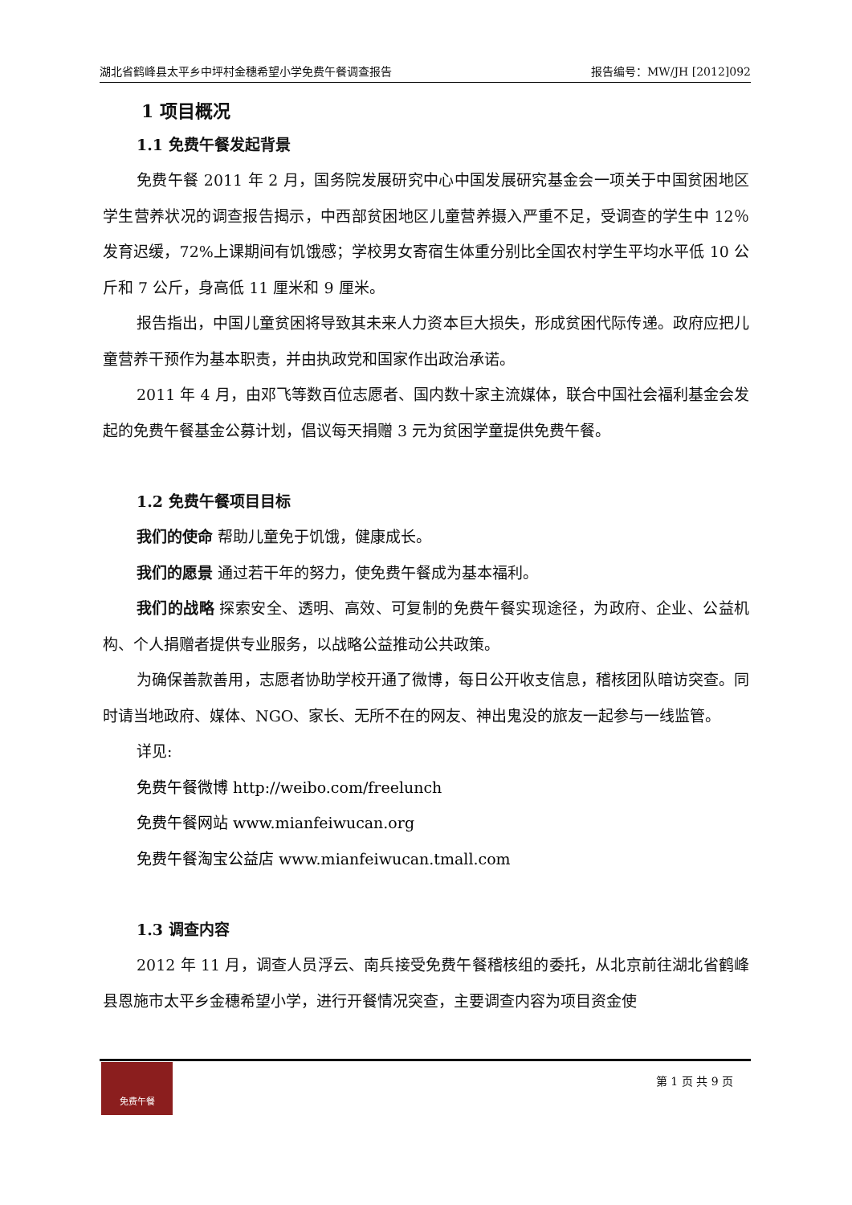湖北省鹤峰县太平乡中坪村金穗希望小学免费午餐调查报告 报告编号：MW/JH [2012]092
1 项目概况
1.1 免费午餐发起背景
免费午餐 2011 年 2 月，国务院发展研究中心中国发展研究基金会一项关于中国贫困地区学生营养状况的调查报告揭示，中西部贫困地区儿童营养摄入严重不足，受调查的学生中 12％发育迟缓，72%上课期间有饥饿感；学校男女寄宿生体重分别比全国农村学生平均水平低 10 公斤和 7 公斤，身高低 11 厘米和 9 厘米。
报告指出，中国儿童贫困将导致其未来人力资本巨大损失，形成贫困代际传递。政府应把儿童营养干预作为基本职责，并由执政党和国家作出政治承诺。
2011 年 4 月，由邓飞等数百位志愿者、国内数十家主流媒体，联合中国社会福利基金会发起的免费午餐基金公募计划，倡议每天捐赠 3 元为贫困学童提供免费午餐。
1.2 免费午餐项目目标
我们的使命 帮助儿童免于饥饿，健康成长。
我们的愿景 通过若干年的努力，使免费午餐成为基本福利。
我们的战略 探索安全、透明、高效、可复制的免费午餐实现途径，为政府、企业、公益机构、个人捐赠者提供专业服务，以战略公益推动公共政策。
为确保善款善用，志愿者协助学校开通了微博，每日公开收支信息，稽核团队暗访突查。同时请当地政府、媒体、NGO、家长、无所不在的网友、神出鬼没的旅友一起参与一线监管。
详见:
免费午餐微博 http://weibo.com/freelunch
免费午餐网站 www.mianfeiwucan.org
免费午餐淘宝公益店 www.mianfeiwucan.tmall.com
1.3 调查内容
2012 年 11 月，调查人员浮云、南兵接受免费午餐稽核组的委托，从北京前往湖北省鹤峰县恩施市太平乡金穗希望小学，进行开餐情况突查，主要调查内容为项目资金使
免费午餐
第 1 页 共 9 页